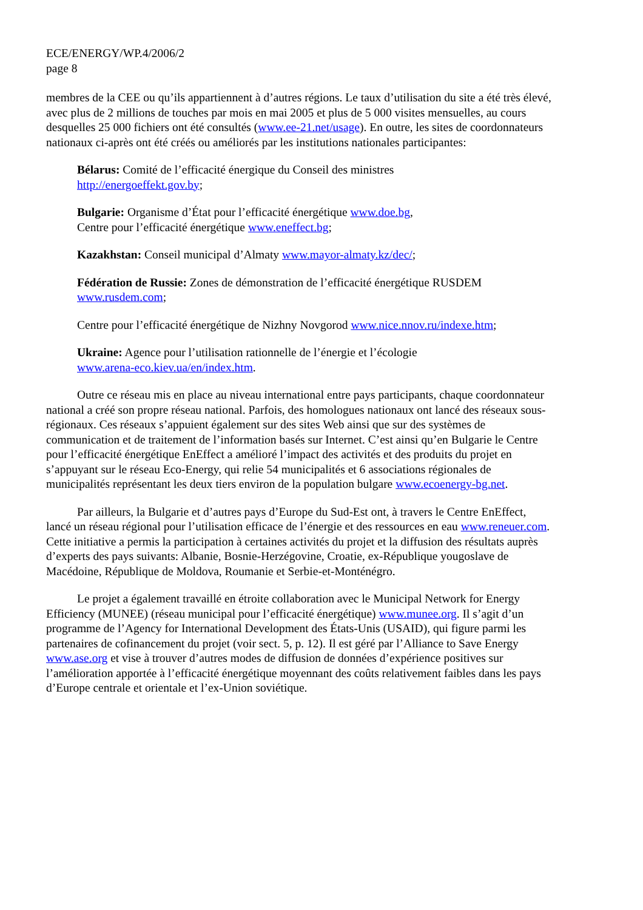ECE/ENERGY/WP.4/2006/2
page 8
membres de la CEE ou qu’ils appartiennent à d’autres régions. Le taux d’utilisation du site a été très élevé, avec plus de 2 millions de touches par mois en mai 2005 et plus de 5 000 visites mensuelles, au cours desquelles 25 000 fichiers ont été consultés (www.ee-21.net/usage). En outre, les sites de coordonnateurs nationaux ci-après ont été créés ou améliorés par les institutions nationales participantes:
Bélarus: Comité de l’efficacité énergique du Conseil des ministres
http://energoeffekt.gov.by;
Bulgarie: Organisme d’État pour l’efficacité énergétique www.doe.bg,
Centre pour l’efficacité énergétique www.eneffect.bg;
Kazakhstan: Conseil municipal d’Almaty www.mayor-almaty.kz/dec/;
Fédération de Russie: Zones de démonstration de l’efficacité énergétique RUSDEM
www.rusdem.com;
Centre pour l’efficacité énergétique de Nizhny Novgorod www.nice.nnov.ru/indexe.htm;
Ukraine: Agence pour l’utilisation rationnelle de l’énergie et l’écologie
www.arena-eco.kiev.ua/en/index.htm.
Outre ce réseau mis en place au niveau international entre pays participants, chaque coordonnateur national a créé son propre réseau national. Parfois, des homologues nationaux ont lancé des réseaux sous-régionaux. Ces réseaux s’appuient également sur des sites Web ainsi que sur des systèmes de communication et de traitement de l’information basés sur Internet. C’est ainsi qu’en Bulgarie le Centre pour l’efficacité énergétique EnEffect a amélioré l’impact des activités et des produits du projet en s’appuyant sur le réseau Eco-Energy, qui relie 54 municipalités et 6 associations régionales de municipalités représentant les deux tiers environ de la population bulgare www.ecoenergy-bg.net.
Par ailleurs, la Bulgarie et d’autres pays d’Europe du Sud-Est ont, à travers le Centre EnEffect, lancé un réseau régional pour l’utilisation efficace de l’énergie et des ressources en eau www.reneuer.com. Cette initiative a permis la participation à certaines activités du projet et la diffusion des résultats auprès d’experts des pays suivants: Albanie, Bosnie-Herzégovine, Croatie, ex-République yougoslave de Macédoine, République de Moldova, Roumanie et Serbie-et-Monténégro.
Le projet a également travaillé en étroite collaboration avec le Municipal Network for Energy Efficiency (MUNEE) (réseau municipal pour l’efficacité énergétique) www.munee.org. Il s’agit d’un programme de l’Agency for International Development des États-Unis (USAID), qui figure parmi les partenaires de cofinancement du projet (voir sect. 5, p. 12). Il est géré par l’Alliance to Save Energy www.ase.org et vise à trouver d’autres modes de diffusion de données d’expérience positives sur l’amélioration apportée à l’efficacité énergétique moyennant des coûts relativement faibles dans les pays d’Europe centrale et orientale et l’ex-Union soviétique.